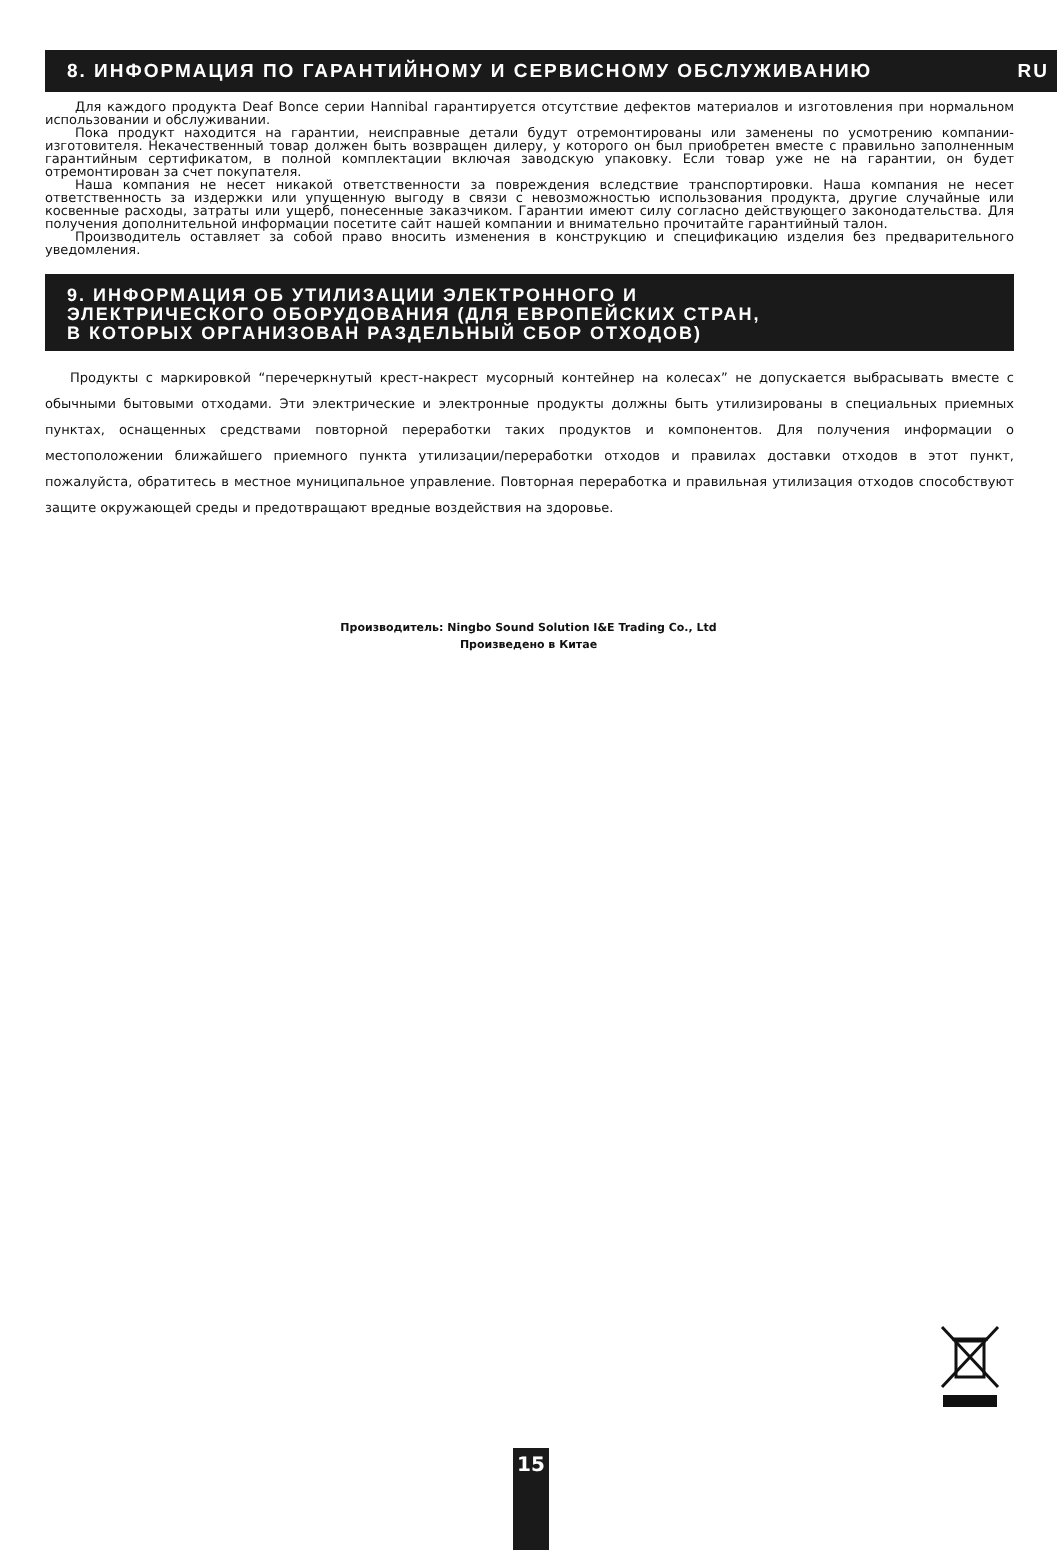8. ИНФОРМАЦИЯ ПО ГАРАНТИЙНОМУ И СЕРВИСНОМУ ОБСЛУЖИВАНИЮ RU
Для каждого продукта Deaf Bonce серии Hannibal гарантируется отсутствие дефектов материалов и изготовления при нормальном использовании и обслуживании.
Пока продукт находится на гарантии, неисправные детали будут отремонтированы или заменены по усмотрению компании-изготовителя. Некачественный товар должен быть возвращен дилеру, у которого он был приобретен вместе с правильно заполненным гарантийным сертификатом, в полной комплектации включая заводскую упаковку. Если товар уже не на гарантии, он будет отремонтирован за счет покупателя.
Наша компания не несет никакой ответственности за повреждения вследствие транспортировки. Наша компания не несет ответственность за издержки или упущенную выгоду в связи с невозможностью использования продукта, другие случайные или косвенные расходы, затраты или ущерб, понесенные заказчиком. Гарантии имеют силу согласно действующего законодательства. Для получения дополнительной информации посетите сайт нашей компании и внимательно прочитайте гарантийный талон.
Производитель оставляет за собой право вносить изменения в конструкцию и спецификацию изделия без предварительного уведомления.
9. ИНФОРМАЦИЯ ОБ УТИЛИЗАЦИИ ЭЛЕКТРОННОГО И
ЭЛЕКТРИЧЕСКОГО ОБОРУДОВАНИЯ (ДЛЯ ЕВРОПЕЙСКИХ СТРАН,
В КОТОРЫХ ОРГАНИЗОВАН РАЗДЕЛЬНЫЙ СБОР ОТХОДОВ)
Продукты с маркировкой “перечеркнутый крест-накрест мусорный контейнер на колесах” не допускается выбрасывать вместе с обычными бытовыми отходами. Эти электрические и электронные продукты должны быть утилизированы в специальных приемных пунктах, оснащенных средствами повторной переработки таких продуктов и компонентов. Для получения информации о местоположении ближайшего приемного пункта утилизации/переработки отходов и правилах доставки отходов в этот пункт, пожалуйста, обратитесь в местное муниципальное управление. Повторная переработка и правильная утилизация отходов способствуют защите окружающей среды и предотвращают вредные воздействия на здоровье.
Производитель: Ningbo Sound Solution I&E Trading Co., Ltd
Произведено в Китае
15